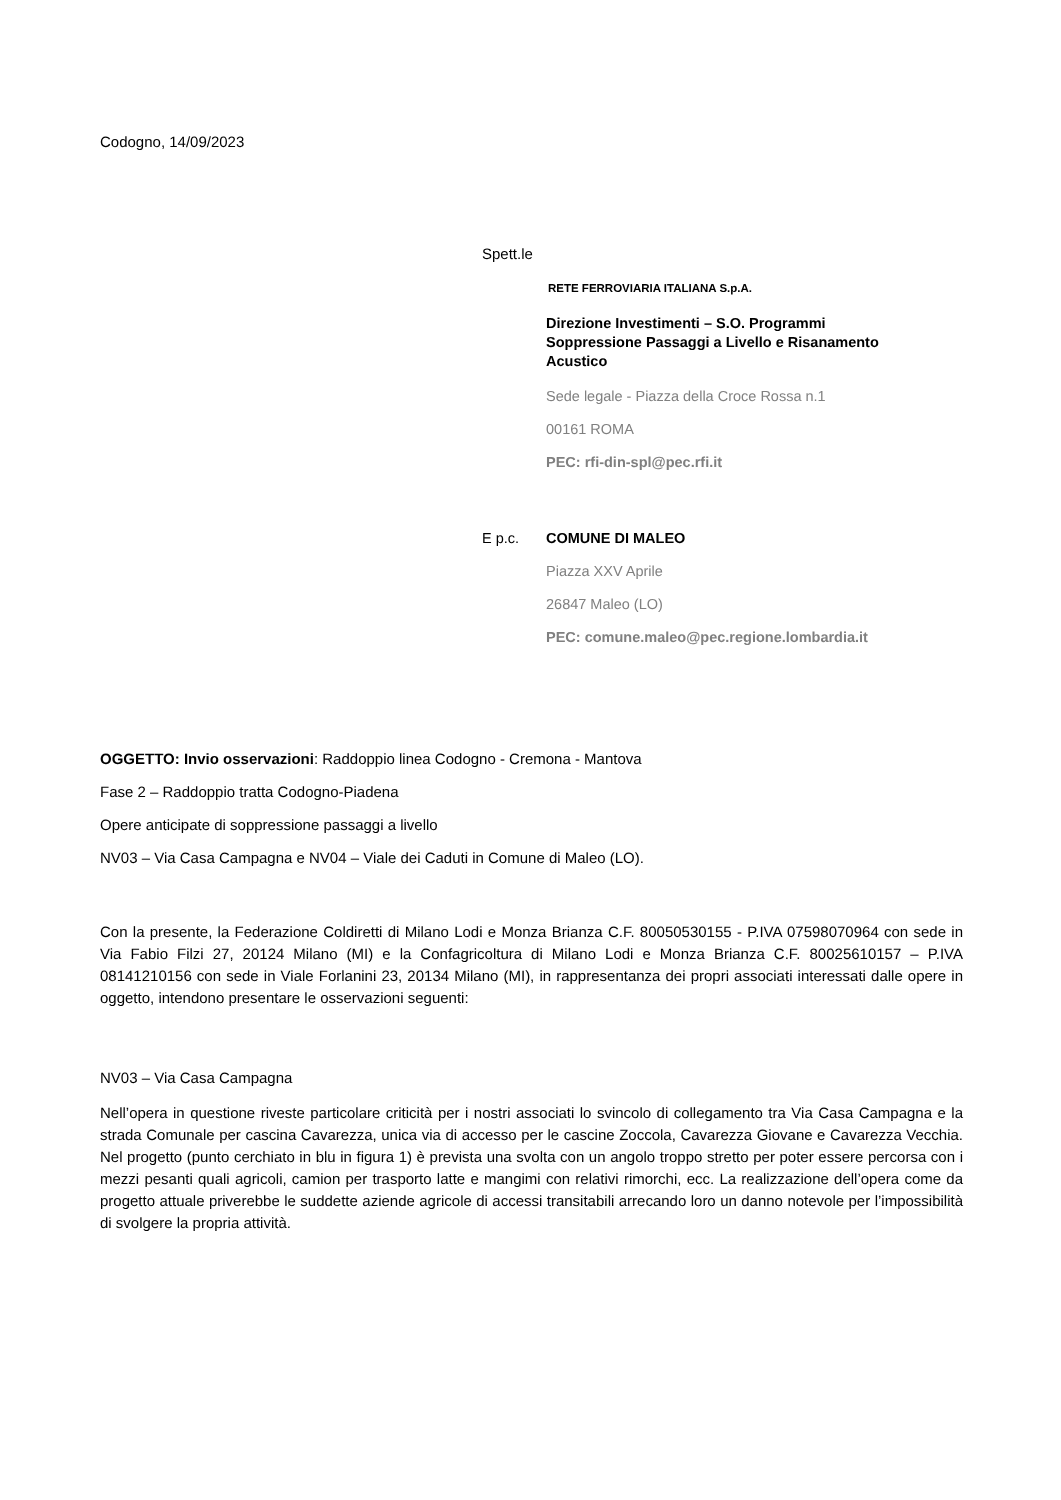Codogno, 14/09/2023
Spett.le
RETE FERROVIARIA ITALIANA S.p.A.
Direzione Investimenti – S.O. Programmi
Soppressione Passaggi a Livello e Risanamento
Acustico
Sede legale - Piazza della Croce Rossa n.1
00161 ROMA
PEC: rfi-din-spl@pec.rfi.it
E p.c. COMUNE DI MALEO
Piazza XXV Aprile
26847 Maleo (LO)
PEC: comune.maleo@pec.regione.lombardia.it
OGGETTO: Invio osservazioni: Raddoppio linea Codogno - Cremona - Mantova
Fase 2 – Raddoppio tratta Codogno-Piadena
Opere anticipate di soppressione passaggi a livello
NV03 – Via Casa Campagna e NV04 – Viale dei Caduti in Comune di Maleo (LO).
Con la presente, la Federazione Coldiretti di Milano Lodi e Monza Brianza C.F. 80050530155 - P.IVA 07598070964 con sede in Via Fabio Filzi 27, 20124 Milano (MI) e la Confagricoltura di Milano Lodi e Monza Brianza C.F. 80025610157 – P.IVA 08141210156 con sede in Viale Forlanini 23, 20134 Milano (MI), in rappresentanza dei propri associati interessati dalle opere in oggetto, intendono presentare le osservazioni seguenti:
NV03 – Via Casa Campagna
Nell’opera in questione riveste particolare criticità per i nostri associati lo svincolo di collegamento tra Via Casa Campagna e la strada Comunale per cascina Cavarezza, unica via di accesso per le cascine Zoccola, Cavarezza Giovane e Cavarezza Vecchia. Nel progetto (punto cerchiato in blu in figura 1) è prevista una svolta con un angolo troppo stretto per poter essere percorsa con i mezzi pesanti quali agricoli, camion per trasporto latte e mangimi con relativi rimorchi, ecc. La realizzazione dell’opera come da progetto attuale priverebbe le suddette aziende agricole di accessi transitabili arrecando loro un danno notevole per l’impossibilità di svolgere la propria attività.